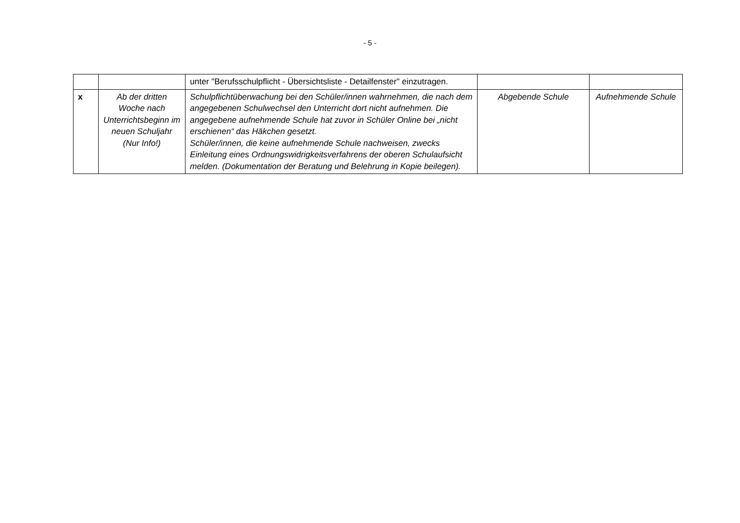- 5 -
| | | unter "Berufsschulpflicht - Übersichtsliste - Detailfenster" einzutra­gen. | | |
| x | Ab der dritten Woche nach Unterrichtsbeginn im neuen Schuljahr (Nur Info!) | Schulpflichtüberwachung bei den Schüler/innen wahrnehmen, die nach dem angegebenen Schulwechsel den Unterricht dort nicht auf­nehmen. Die angegebene aufnehmende Schule hat zuvor in Schüler Online bei „nicht erschienen“ das Häkchen gesetzt. Schüler/innen, die keine aufnehmende Schule nachweisen, zwecks Einleitung eines Ordnungswidrigkeitsverfahrens der oberen Schulauf­sicht melden. (Dokumentation der Beratung und Belehrung in Kopie beilegen). | Abgebende Schule | Aufnehmende Schule |